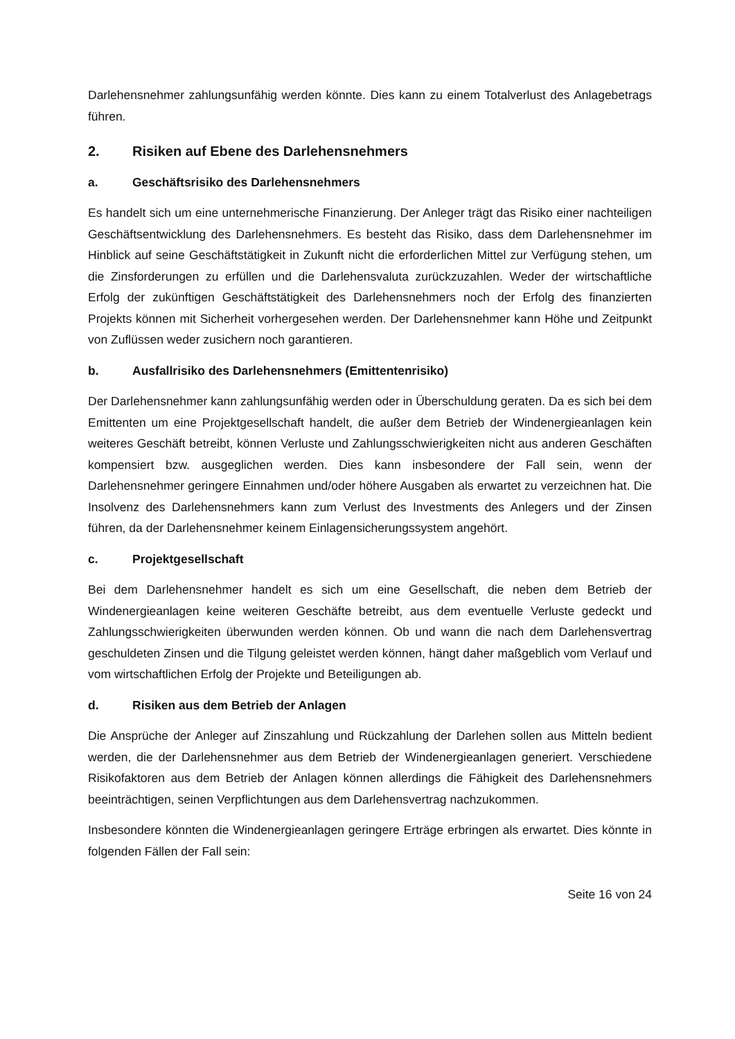Darlehensnehmer zahlungsunfähig werden könnte. Dies kann zu einem Totalverlust des Anlagebetrags führen.
2. Risiken auf Ebene des Darlehensnehmers
a. Geschäftsrisiko des Darlehensnehmers
Es handelt sich um eine unternehmerische Finanzierung. Der Anleger trägt das Risiko einer nachteiligen Geschäftsentwicklung des Darlehensnehmers. Es besteht das Risiko, dass dem Darlehensnehmer im Hinblick auf seine Geschäftstätigkeit in Zukunft nicht die erforderlichen Mittel zur Verfügung stehen, um die Zinsforderungen zu erfüllen und die Darlehensvaluta zurückzuzahlen. Weder der wirtschaftliche Erfolg der zukünftigen Geschäftstätigkeit des Darlehensnehmers noch der Erfolg des finanzierten Projekts können mit Sicherheit vorhergesehen werden. Der Darlehensnehmer kann Höhe und Zeitpunkt von Zuflüssen weder zusichern noch garantieren.
b. Ausfallrisiko des Darlehensnehmers (Emittentenrisiko)
Der Darlehensnehmer kann zahlungsunfähig werden oder in Überschuldung geraten. Da es sich bei dem Emittenten um eine Projektgesellschaft handelt, die außer dem Betrieb der Windenergieanlagen kein weiteres Geschäft betreibt, können Verluste und Zahlungsschwierigkeiten nicht aus anderen Geschäften kompensiert bzw. ausgeglichen werden. Dies kann insbesondere der Fall sein, wenn der Darlehensnehmer geringere Einnahmen und/oder höhere Ausgaben als erwartet zu verzeichnen hat. Die Insolvenz des Darlehensnehmers kann zum Verlust des Investments des Anlegers und der Zinsen führen, da der Darlehensnehmer keinem Einlagensicherungssystem angehört.
c. Projektgesellschaft
Bei dem Darlehensnehmer handelt es sich um eine Gesellschaft, die neben dem Betrieb der Windenergieanlagen keine weiteren Geschäfte betreibt, aus dem eventuelle Verluste gedeckt und Zahlungsschwierigkeiten überwunden werden können. Ob und wann die nach dem Darlehensvertrag geschuldeten Zinsen und die Tilgung geleistet werden können, hängt daher maßgeblich vom Verlauf und vom wirtschaftlichen Erfolg der Projekte und Beteiligungen ab.
d. Risiken aus dem Betrieb der Anlagen
Die Ansprüche der Anleger auf Zinszahlung und Rückzahlung der Darlehen sollen aus Mitteln bedient werden, die der Darlehensnehmer aus dem Betrieb der Windenergieanlagen generiert. Verschiedene Risikofaktoren aus dem Betrieb der Anlagen können allerdings die Fähigkeit des Darlehensnehmers beeinträchtigen, seinen Verpflichtungen aus dem Darlehensvertrag nachzukommen.
Insbesondere könnten die Windenergieanlagen geringere Erträge erbringen als erwartet. Dies könnte in folgenden Fällen der Fall sein:
Seite 16 von 24